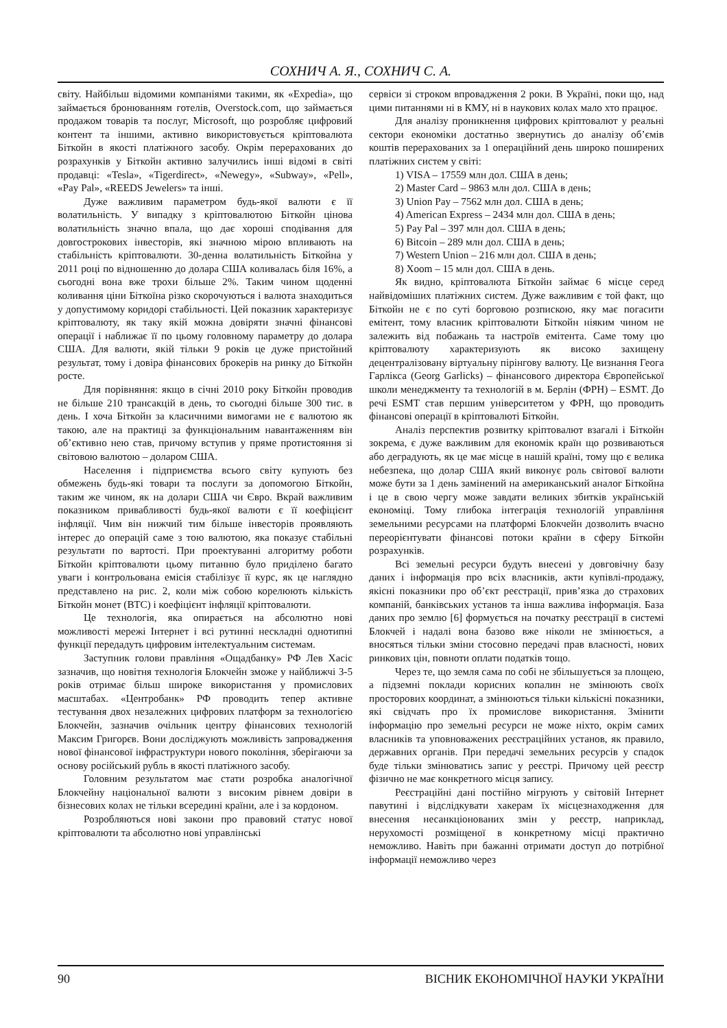СОХНИЧ А. Я., СОХНИЧ С. А.
світу. Найбільш відомими компаніями такими, як «Expedia», що займається бронюванням готелів, Overstock.com, що займається продажом товарів та послуг, Microsoft, що розробляє цифровий контент та іншими, активно використовується кріптовалюта Біткойн в якості платіжного засобу. Окрім перерахованих до розрахунків у Біткойн активно залучились інші відомі в світі продавці: «Tesla», «Tigerdirect», «Newegy», «Subway», «Pell», «Pay Pal», «REEDS Jewelers» та інші.
Дуже важливим параметром будь-якої валюти є її волатильність. У випадку з кріптовалютою Біткойн цінова волатильність значно впала, що дає хороші сподівання для довгострокових інвесторів, які значною мірою впливають на стабільність кріптовалюти. 30-денна волатильність Біткойна у 2011 році по відношенню до долара США коливалась біля 16%, а сьогодні вона вже трохи більше 2%. Таким чином щоденні коливання ціни Біткоїна різко скорочуються і валюта знаходиться у допустимому коридорі стабільності. Цей показник характеризує кріптовалюту, як таку якій можна довіряти значні фінансові операції і наближає її по цьому головному параметру до долара США. Для валюти, якій тільки 9 років це дуже пристойний результат, тому і довіра фінансових брокерів на ринку до Біткойн росте.
Для порівняння: якщо в січні 2010 року Біткойн проводив не більше 210 трансакцій в день, то сьогодні більше 300 тис. в день. І хоча Біткойн за класичними вимогами не є валютою як такою, але на практиці за функціональним навантаженням він об’єктивно нею став, причому вступив у пряме протистояння зі світовою валютою – доларом США.
Населення і підприємства всього світу купують без обмежень будь-які товари та послуги за допомогою Біткойн, таким же чином, як на долари США чи Євро. Вкрай важливим показником привабливості будь-якої валюти є її коефіцієнт інфляції. Чим він нижчий тим більше інвесторів проявляють інтерес до операцій саме з тою валютою, яка показує стабільні результати по вартості. При проектуванні алгоритму роботи Біткойн кріптовалюти цьому питанню було приділено багато уваги і контрольована емісія стабілізує її курс, як це наглядно представлено на рис. 2, коли між собою корелюють кількість Біткойн монет (ВТС) і коефіцієнт інфляції кріптовалюти.
Це технологія, яка опирається на абсолютно нові можливості мережі Інтернет і всі рутинні нескладні однотипні функції передадуть цифровим інтелектуальним системам.
Заступник голови правління «Ощадбанку» РФ Лев Хасіс зазначив, що новітня технологія Блокчейн зможе у найближчі 3-5 років отримає більш широке використання у промислових масштабах. «Центробанк» РФ проводить тепер активне тестування двох незалежних цифрових платформ за технологією Блокчейн, зазначив очільник центру фінансових технологій Максим Григорєв. Вони досліджують можливість запровадження нової фінансової інфраструктури нового покоління, зберігаючи за основу російський рубль в якості платіжного засобу.
Головним результатом має стати розробка аналогічної Блокчейну національної валюти з високим рівнем довіри в бізнесових колах не тільки всередині країни, але і за кордоном.
Розробляються нові закони про правовий статус нової кріптовалюти та абсолютно нові управлінські
сервіси зі строком впровадження 2 роки. В Україні, поки що, над цими питаннями ні в КМУ, ні в наукових колах мало хто працює.
Для аналізу проникнення цифрових кріптовалют у реальні сектори економіки достатньо звернутись до аналізу об’ємів коштів перерахованих за 1 операційний день широко поширених платіжних систем у світі:
1) VISA – 17559 млн дол. США в день;
2) Master Card – 9863 млн дол. США в день;
3) Union Pay – 7562 млн дол. США в день;
4) American Express – 2434 млн дол. США в день;
5) Pay Pal – 397 млн дол. США в день;
6) Bitcoin – 289 млн дол. США в день;
7) Western Union – 216 млн дол. США в день;
8) Xoom – 15 млн дол. США в день.
Як видно, кріптовалюта Біткойн займає 6 місце серед найвідоміших платіжних систем. Дуже важливим є той факт, що Біткойн не є по суті борговою розпискою, яку має погасити емітент, тому власник кріптовалюти Біткойн ніяким чином не залежить від побажань та настроїв емітента. Саме тому цю кріптовалюту характеризують як високо захищену децентралізовану віртуальну пірінгову валюту. Це визнання Геога Гарлікса (Georg Garlicks) – фінансового директора Європейської школи менеджменту та технологій в м. Берлін (ФРН) – ESMT. До речі ESMT став першим університетом у ФРН, що проводить фінансові операції в кріптовалюті Біткойн.
Аналіз перспектив розвитку кріптовалют взагалі і Біткойн зокрема, є дуже важливим для економік країн що розвиваються або деградують, як це має місце в нашій країні, тому що є велика небезпека, що долар США який виконує роль світової валюти може бути за 1 день замінений на американський аналог Біткойна і це в свою чергу може завдати великих збитків українській економіці. Тому глибока інтеграція технологій управління земельними ресурсами на платформі Блокчейн дозволить вчасно переорієнтувати фінансові потоки країни в сферу Біткойн розрахунків.
Всі земельні ресурси будуть внесені у довговічну базу даних і інформація про всіх власників, акти купівлі-продажу, якісні показники про об’єкт реєстрації, прив’язка до страхових компаній, банківських установ та інша важлива інформація. База даних про землю [6] формується на початку реєстрації в системі Блокчей і надалі вона базово вже ніколи не змінюється, а вносяться тільки зміни стосовно передачі прав власності, нових ринкових цін, повноти оплати податків тощо.
Через те, що земля сама по собі не збільшується за площею, а підземні поклади корисних копалин не змінюють своїх просторових координат, а змінюються тільки кількісні показники, які свідчать про їх промислове використання. Змінити інформацію про земельні ресурси не може ніхто, окрім самих власників та уповноважених реєстраційних установ, як правило, державних органів. При передачі земельних ресурсів у спадок буде тільки змінюватись запис у реєстрі. Причому цей реєстр фізично не має конкретного місця запису.
Реєстраційні дані постійно мігрують у світовій Інтернет павутині і відслідкувати хакерам їх місцезнаходження для внесення несанкціонованих змін у реєстр, наприклад, нерухомості розміщеної в конкретному місці практично неможливо. Навіть при бажанні отримати доступ до потрібної інформації неможливо через
90 ВІСНИК ЕКОНОМІЧНОЇ НАУКИ УКРАЇНИ